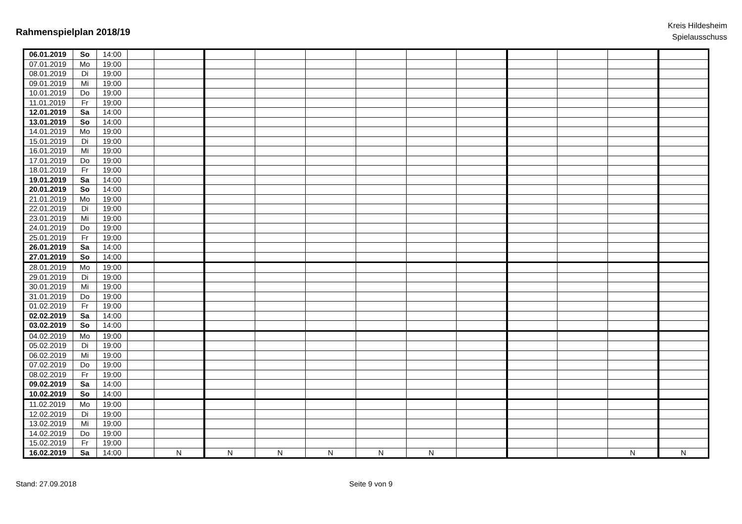Rahmenspielplan 2018/19
Kreis Hildesheim
Spielausschuss
| 06.01.2019 | So | 14:00 | | | | | | | | | | | | |
| 07.01.2019 | Mo | 19:00 | | | | | | | | | | | | |
| 08.01.2019 | Di | 19:00 | | | | | | | | | | | | |
| 09.01.2019 | Mi | 19:00 | | | | | | | | | | | | |
| 10.01.2019 | Do | 19:00 | | | | | | | | | | | | |
| 11.01.2019 | Fr | 19:00 | | | | | | | | | | | | |
| 12.01.2019 | Sa | 14:00 | | | | | | | | | | | | |
| 13.01.2019 | So | 14:00 | | | | | | | | | | | | |
| 14.01.2019 | Mo | 19:00 | | | | | | | | | | | | |
| 15.01.2019 | Di | 19:00 | | | | | | | | | | | | |
| 16.01.2019 | Mi | 19:00 | | | | | | | | | | | | |
| 17.01.2019 | Do | 19:00 | | | | | | | | | | | | |
| 18.01.2019 | Fr | 19:00 | | | | | | | | | | | | |
| 19.01.2019 | Sa | 14:00 | | | | | | | | | | | | |
| 20.01.2019 | So | 14:00 | | | | | | | | | | | | |
| 21.01.2019 | Mo | 19:00 | | | | | | | | | | | | |
| 22.01.2019 | Di | 19:00 | | | | | | | | | | | | |
| 23.01.2019 | Mi | 19:00 | | | | | | | | | | | | |
| 24.01.2019 | Do | 19:00 | | | | | | | | | | | | |
| 25.01.2019 | Fr | 19:00 | | | | | | | | | | | | |
| 26.01.2019 | Sa | 14:00 | | | | | | | | | | | | |
| 27.01.2019 | So | 14:00 | | | | | | | | | | | | |
| 28.01.2019 | Mo | 19:00 | | | | | | | | | | | | |
| 29.01.2019 | Di | 19:00 | | | | | | | | | | | | |
| 30.01.2019 | Mi | 19:00 | | | | | | | | | | | | |
| 31.01.2019 | Do | 19:00 | | | | | | | | | | | | |
| 01.02.2019 | Fr | 19:00 | | | | | | | | | | | | |
| 02.02.2019 | Sa | 14:00 | | | | | | | | | | | | |
| 03.02.2019 | So | 14:00 | | | | | | | | | | | | |
| 04.02.2019 | Mo | 19:00 | | | | | | | | | | | | |
| 05.02.2019 | Di | 19:00 | | | | | | | | | | | | |
| 06.02.2019 | Mi | 19:00 | | | | | | | | | | | | |
| 07.02.2019 | Do | 19:00 | | | | | | | | | | | | |
| 08.02.2019 | Fr | 19:00 | | | | | | | | | | | | |
| 09.02.2019 | Sa | 14:00 | | | | | | | | | | | | |
| 10.02.2019 | So | 14:00 | | | | | | | | | | | | |
| 11.02.2019 | Mo | 19:00 | | | | | | | | | | | | |
| 12.02.2019 | Di | 19:00 | | | | | | | | | | | | |
| 13.02.2019 | Mi | 19:00 | | | | | | | | | | | | |
| 14.02.2019 | Do | 19:00 | | | | | | | | | | | | |
| 15.02.2019 | Fr | 19:00 | | | | | | | | | | | | |
| 16.02.2019 | Sa | 14:00 | | N | N | N | N | N | N | | | | N | N |
Stand: 27.09.2018 Seite 9 von 9